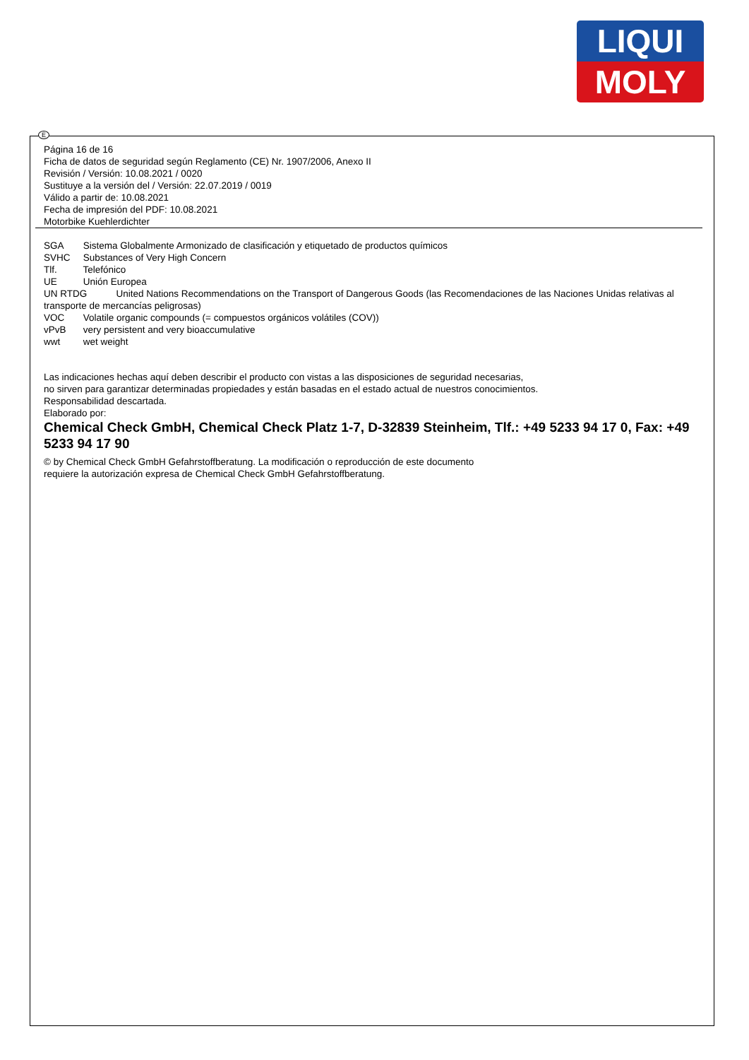LIQUI
MOLY
E
Página 16 de 16
Ficha de datos de seguridad según Reglamento (CE) Nr. 1907/2006, Anexo II
Revisión / Versión: 10.08.2021 / 0020
Sustituye a la versión del / Versión: 22.07.2019 / 0019
Válido a partir de: 10.08.2021
Fecha de impresión del PDF: 10.08.2021
Motorbike Kuehlerdichter
SGA Sistema Globalmente Armonizado de clasificación y etiquetado de productos químicos
SVHC Substances of Very High Concern
Tlf. Telefónico
UE Unión Europea
UN RTDG United Nations Recommendations on the Transport of Dangerous Goods (las Recomendaciones de las Naciones Unidas relativas al transporte de mercancías peligrosas)
VOC Volatile organic compounds (= compuestos orgánicos volátiles (COV))
vPvB very persistent and very bioaccumulative
wwt wet weight
Las indicaciones hechas aquí deben describir el producto con vistas a las disposiciones de seguridad necesarias,
no sirven para garantizar determinadas propiedades y están basadas en el estado actual de nuestros conocimientos.
Responsabilidad descartada.
Elaborado por:
Chemical Check GmbH, Chemical Check Platz 1-7, D-32839 Steinheim, Tlf.: +49 5233 94 17 0, Fax: +49 5233 94 17 90
© by Chemical Check GmbH Gefahrstoffberatung. La modificación o reproducción de este documento
requiere la autorización expresa de Chemical Check GmbH Gefahrstoffberatung.